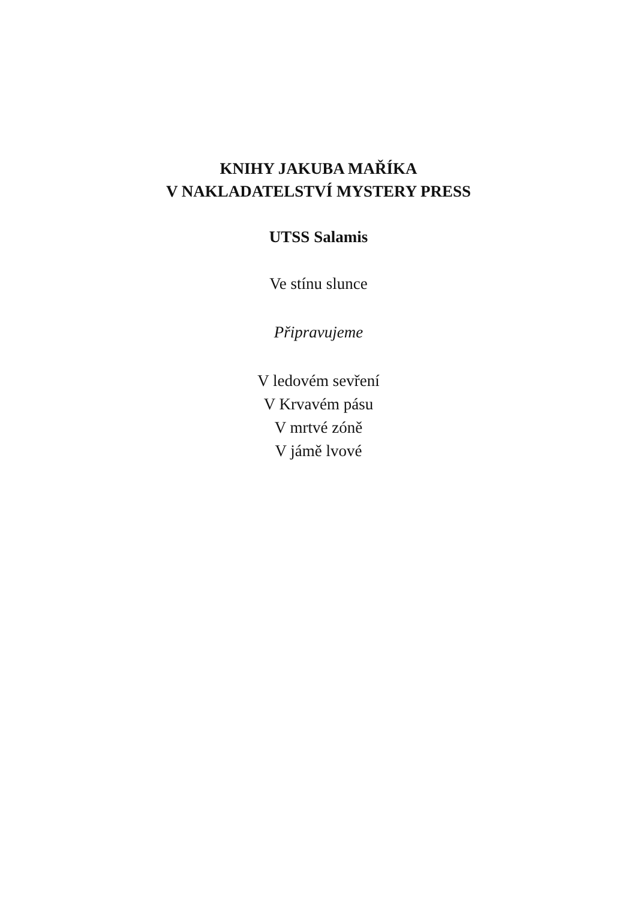KNIHY JAKUBA MAŘÍKA
V NAKLADATELSTVÍ MYSTERY PRESS
UTSS Salamis
Ve stínu slunce
Připravujeme
V ledovém sevření
V Krvavém pásu
V mrtvé zóně
V jámě lvové